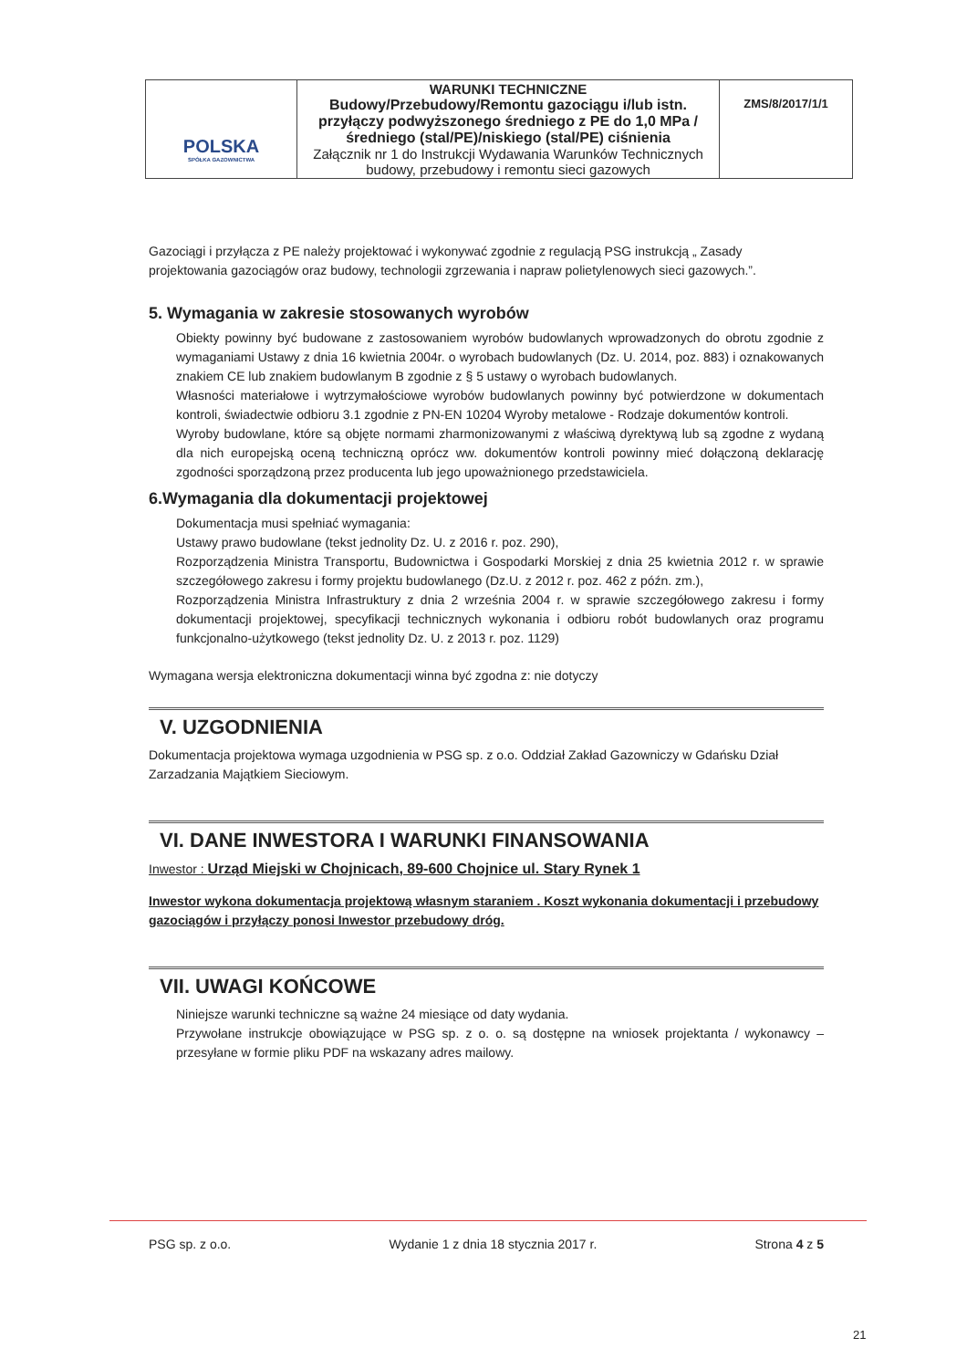| POLSKA SPÓŁKA GAZOWNICTWA | WARUNKI TECHNICZNE Budowy/Przebudowy/Remontu gazociągu i/lub istn. przyłączy podwyższonego średniego z PE do 1,0 MPa /średniego (stal/PE)/niskiego (stal/PE) ciśnienia Załącznik nr 1 do Instrukcji Wydawania Warunków Technicznych budowy, przebudowy i remontu sieci gazowych | ZMS/8/2017/1/1 |
Gazociągi i przyłącza z PE należy projektować i wykonywać zgodnie z regulacją PSG instrukcją „ Zasady projektowania gazociągów oraz budowy, technologii zgrzewania i napraw polietylenowych sieci gazowych.”.
5. Wymagania w zakresie stosowanych wyrobów
Obiekty powinny być budowane z zastosowaniem wyrobów budowlanych wprowadzonych do obrotu zgodnie z wymaganiami Ustawy z dnia 16 kwietnia 2004r. o wyrobach budowlanych (Dz. U. 2014, poz. 883) i oznakowanych znakiem CE lub znakiem budowlanym B zgodnie z § 5 ustawy o wyrobach budowlanych.
Własności materiałowe i wytrzymałościowe wyrobów budowlanych powinny być potwierdzone w dokumentach kontroli, świadectwie odbioru 3.1 zgodnie z PN-EN 10204 Wyroby metalowe - Rodzaje dokumentów kontroli.
Wyroby budowlane, które są objęte normami zharmonizowanymi z właściwą dyrektywą lub są zgodne z wydaną dla nich europejską oceną techniczną oprócz ww. dokumentów kontroli powinny mieć dołączoną deklarację zgodności sporządzoną przez producenta lub jego upoważnionego przedstawiciela.
6.Wymagania dla dokumentacji projektowej
Dokumentacja musi spełniać wymagania:
Ustawy prawo budowlane (tekst jednolity Dz. U. z 2016 r. poz. 290),
Rozporządzenia Ministra Transportu, Budownictwa i Gospodarki Morskiej z dnia 25 kwietnia 2012 r. w sprawie szczegółowego zakresu i formy projektu budowlanego (Dz.U. z 2012 r. poz. 462 z późn. zm.),
Rozporządzenia Ministra Infrastruktury z dnia 2 września 2004 r. w sprawie szczegółowego zakresu i formy dokumentacji projektowej, specyfikacji technicznych wykonania i odbioru robót budowlanych oraz programu funkcjonalno-użytkowego (tekst jednolity Dz. U. z 2013 r. poz. 1129)
Wymagana wersja elektroniczna dokumentacji winna być zgodna z: nie dotyczy
V. UZGODNIENIA
Dokumentacja projektowa wymaga uzgodnienia w PSG sp. z o.o. Oddział Zakład Gazowniczy w Gdańsku Dział Zarzadzania Majątkiem Sieciowym.
VI. DANE INWESTORA I WARUNKI FINANSOWANIA
Inwestor : Urząd Miejski w Chojnicach, 89-600 Chojnice ul. Stary Rynek 1
Inwestor wykona dokumentacja projektową własnym staraniem . Koszt wykonania dokumentacji i przebudowy gazociągów i przyłączy ponosi Inwestor przebudowy dróg.
VII. UWAGI KOŃCOWE
Niniejsze warunki techniczne są ważne 24 miesiące od daty wydania.
Przywołane instrukcje obowiązujące w PSG sp. z o. o. są dostępne na wniosek projektanta / wykonawcy – przesyłane w formie pliku PDF na wskazany adres mailowy.
PSG sp. z o.o. Wydanie 1 z dnia 18 stycznia 2017 r. Strona 4 z 5
21